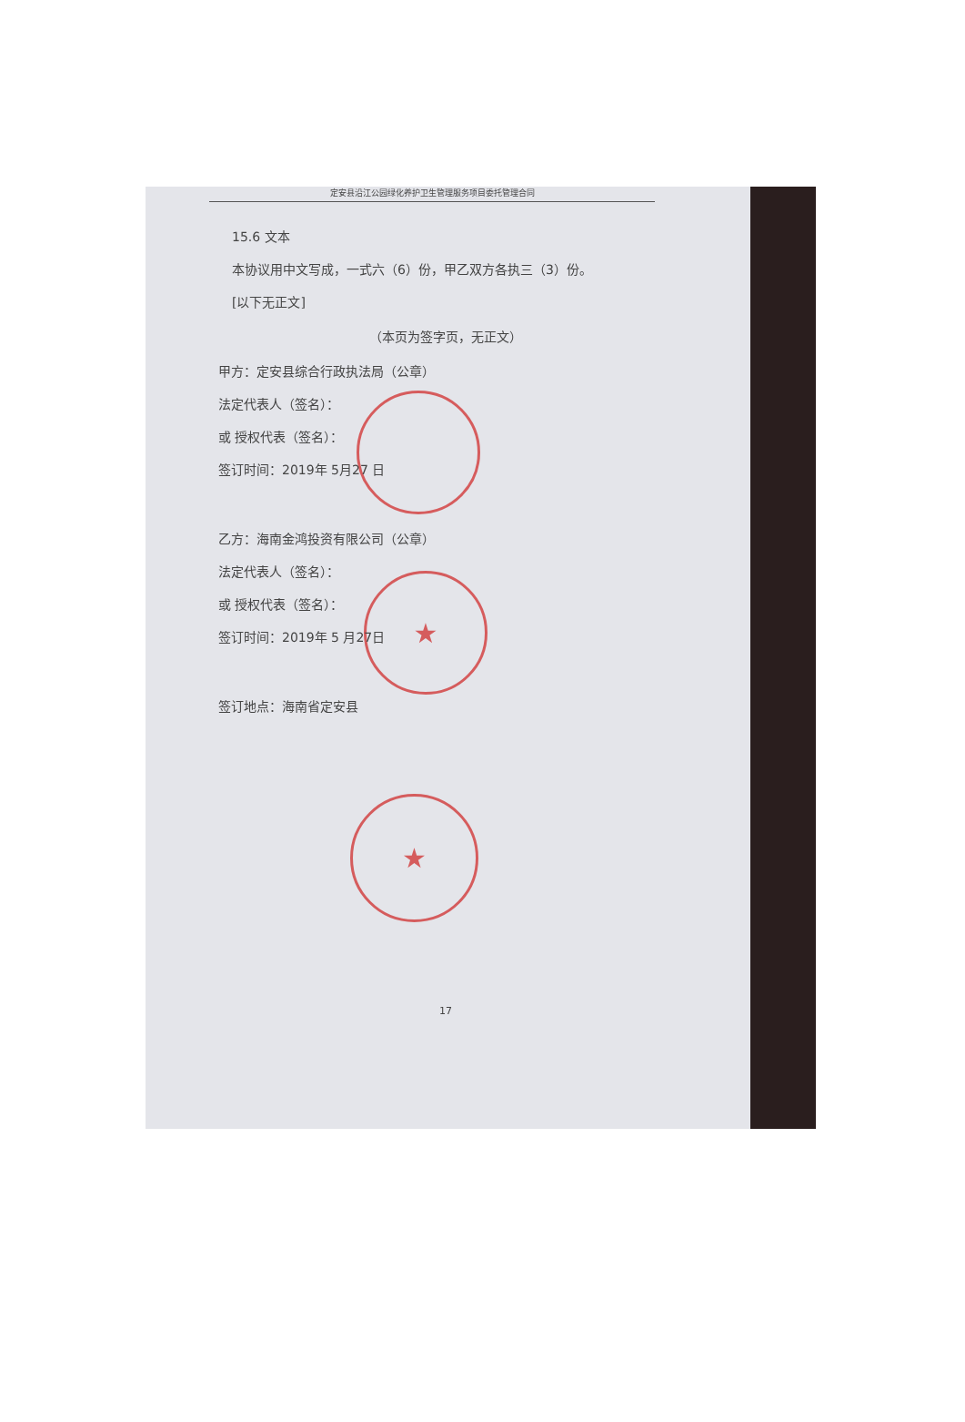★
★
定安县沿江公园绿化养护卫生管理服务项目委托管理合同
15.6 文本
本协议用中文写成，一式六（6）份，甲乙双方各执三（3）份。
[以下无正文]
（本页为签字页，无正文）
甲方：定安县综合行政执法局（公章）
法定代表人（签名）：
或 授权代表（签名）：
签订时间：2019年 5月27 日
乙方：海南金鸿投资有限公司（公章）
法定代表人（签名）：
或 授权代表（签名）：
签订时间：2019年 5 月27日
签订地点：海南省定安县
17